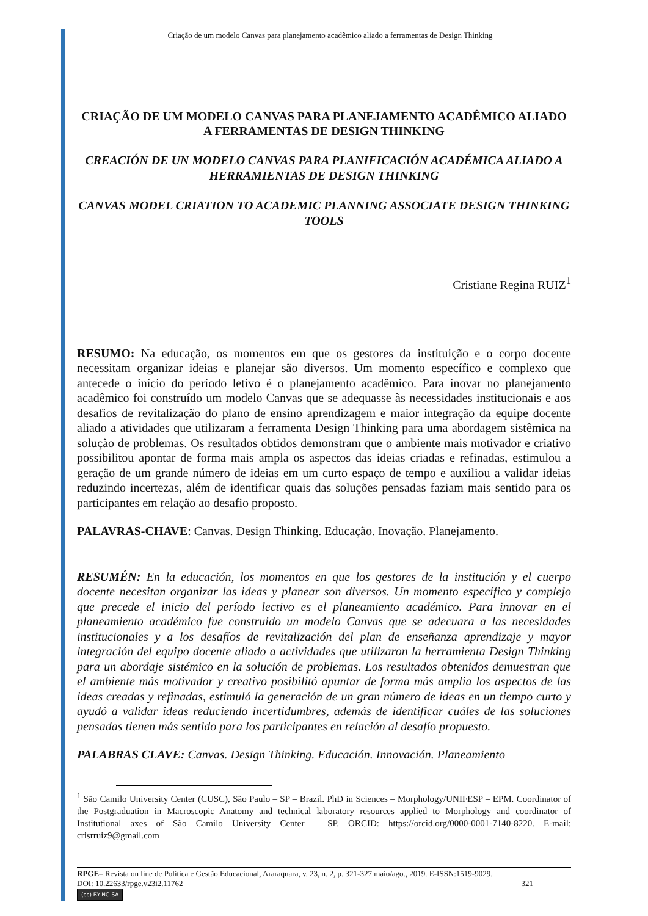Criação de um modelo Canvas para planejamento acadêmico aliado a ferramentas de Design Thinking
CRIAÇÃO DE UM MODELO CANVAS PARA PLANEJAMENTO ACADÊMICO ALIADO A FERRAMENTAS DE DESIGN THINKING
CREACIÓN DE UN MODELO CANVAS PARA PLANIFICACIÓN ACADÉMICA ALIADO A HERRAMIENTAS DE DESIGN THINKING
CANVAS MODEL CRIATION TO ACADEMIC PLANNING ASSOCIATE DESIGN THINKING TOOLS
Cristiane Regina RUIZ<sup>1</sup>
RESUMO: Na educação, os momentos em que os gestores da instituição e o corpo docente necessitam organizar ideias e planejar são diversos. Um momento específico e complexo que antecede o início do período letivo é o planejamento acadêmico. Para inovar no planejamento acadêmico foi construído um modelo Canvas que se adequasse às necessidades institucionais e aos desafios de revitalização do plano de ensino aprendizagem e maior integração da equipe docente aliado a atividades que utilizaram a ferramenta Design Thinking para uma abordagem sistêmica na solução de problemas. Os resultados obtidos demonstram que o ambiente mais motivador e criativo possibilitou apontar de forma mais ampla os aspectos das ideias criadas e refinadas, estimulou a geração de um grande número de ideias em um curto espaço de tempo e auxiliou a validar ideias reduzindo incertezas, além de identificar quais das soluções pensadas faziam mais sentido para os participantes em relação ao desafio proposto.
PALAVRAS-CHAVE: Canvas. Design Thinking. Educação. Inovação. Planejamento.
RESUMÉN: En la educación, los momentos en que los gestores de la institución y el cuerpo docente necesitan organizar las ideas y planear son diversos. Un momento específico y complejo que precede el inicio del período lectivo es el planeamiento académico. Para innovar en el planeamiento académico fue construido un modelo Canvas que se adecuara a las necesidades institucionales y a los desafíos de revitalización del plan de enseñanza aprendizaje y mayor integración del equipo docente aliado a actividades que utilizaron la herramienta Design Thinking para un abordaje sistémico en la solución de problemas. Los resultados obtenidos demuestran que el ambiente más motivador y creativo posibilitó apuntar de forma más amplia los aspectos de las ideas creadas y refinadas, estimuló la generación de un gran número de ideas en un tiempo curto y ayudó a validar ideas reduciendo incertidumbres, además de identificar cuáles de las soluciones pensadas tienen más sentido para los participantes en relación al desafío propuesto.
PALABRAS CLAVE: Canvas. Design Thinking. Educación. Innovación. Planeamiento
<sup>1</sup> São Camilo University Center (CUSC), São Paulo – SP – Brazil. PhD in Sciences – Morphology/UNIFESP – EPM. Coordinator of the Postgraduation in Macroscopic Anatomy and technical laboratory resources applied to Morphology and coordinator of Institutional axes of São Camilo University Center – SP. ORCID: https://orcid.org/0000-0001-7140-8220. E-mail: crisrruiz9@gmail.com
RPGE– Revista on line de Política e Gestão Educacional, Araraquara, v. 23, n. 2, p. 321-327 maio/ago., 2019. E-ISSN:1519-9029.
DOI: 10.22633/rpge.v23i2.11762 321
(cc) BY-NC-SA